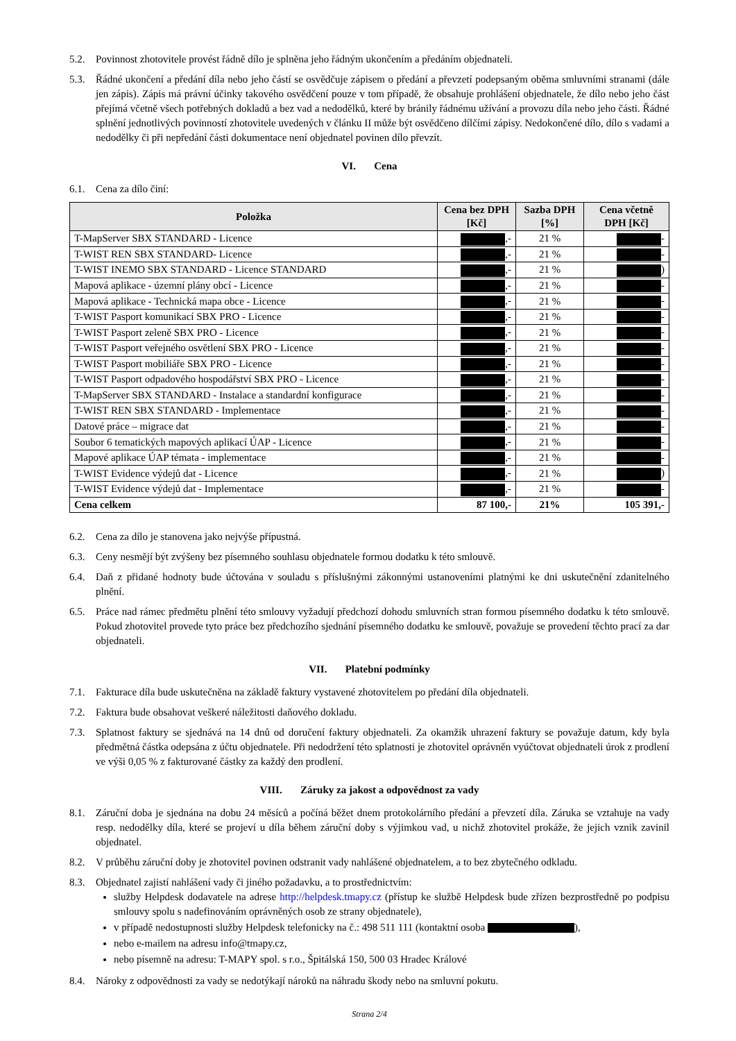5.2. Povinnost zhotovitele provést řádně dílo je splněna jeho řádným ukončením a předáním objednateli.
5.3. Řádné ukončení a předání díla nebo jeho částí se osvědčuje zápisem o předání a převzetí podepsaným oběma smluvními stranami (dále jen zápis). Zápis má právní účinky takového osvědčení pouze v tom případě, že obsahuje prohlášení objednatele, že dílo nebo jeho část přejímá včetně všech potřebných dokladů a bez vad a nedodělků, které by bránily řádnému užívání a provozu díla nebo jeho části. Řádné splnění jednotlivých povinností zhotovitele uvedených v článku II může být osvědčeno dílčími zápisy. Nedokončené dílo, dílo s vadami a nedodělky či při nepředání části dokumentace není objednatel povinen dílo převzít.
VI. Cena
6.1. Cena za dílo činí:
| Položka | Cena bez DPH [Kč] | Sazba DPH [%] | Cena včetně DPH [Kč] |
| --- | --- | --- | --- |
| T-MapServer SBX STANDARD - Licence | ,- | 21 % | - |
| T-WIST REN SBX STANDARD- Licence | ,- | 21 % | - |
| T-WIST INEMO SBX STANDARD - Licence STANDARD | ,- | 21 % | ) |
| Mapová aplikace - územní plány obcí - Licence | ,- | 21 % | - |
| Mapová aplikace - Technická mapa obce - Licence | ,- | 21 % | - |
| T-WIST Pasport komunikací SBX PRO - Licence | ,- | 21 % | - |
| T-WIST Pasport zeleně SBX PRO - Licence | ,- | 21 % | - |
| T-WIST Pasport veřejného osvětlení SBX PRO - Licence | ,- | 21 % | - |
| T-WIST Pasport mobiliáře SBX PRO - Licence | ,- | 21 % | - |
| T-WIST Pasport odpadového hospodářství SBX PRO - Licence | ,- | 21 % | - |
| T-MapServer SBX STANDARD - Instalace a standardní konfigurace | ,- | 21 % | - |
| T-WIST REN SBX STANDARD - Implementace | ,- | 21 % | - |
| Datové práce – migrace dat | ,- | 21 % | - |
| Soubor 6 tematických mapových aplikací ÚAP - Licence | ,- | 21 % | - |
| Mapové aplikace ÚAP témata - implementace | ,- | 21 % | - |
| T-WIST Evidence výdejů dat - Licence | ,- | 21 % | ) |
| T-WIST Evidence výdejů dat - Implementace | ,- | 21 % | - |
| Cena celkem | 87 100,- | 21% | 105 391,- |
6.2. Cena za dílo je stanovena jako nejvýše přípustná.
6.3. Ceny nesmějí být zvýšeny bez písemného souhlasu objednatele formou dodatku k této smlouvě.
6.4. Daň z přidané hodnoty bude účtována v souladu s příslušnými zákonnými ustanoveními platnými ke dni uskutečnění zdanitelného plnění.
6.5. Práce nad rámec předmětu plnění této smlouvy vyžadují předchozí dohodu smluvních stran formou písemného dodatku k této smlouvě. Pokud zhotovitel provede tyto práce bez předchozího sjednání písemného dodatku ke smlouvě, považuje se provedení těchto prací za dar objednateli.
VII. Platební podmínky
7.1. Fakturace díla bude uskutečněna na základě faktury vystavené zhotovitelem po předání díla objednateli.
7.2. Faktura bude obsahovat veškeré náležitosti daňového dokladu.
7.3. Splatnost faktury se sjednává na 14 dnů od doručení faktury objednateli. Za okamžik uhrazení faktury se považuje datum, kdy byla předmětná částka odepsána z účtu objednatele. Při nedodržení této splatnosti je zhotovitel oprávněn vyúčtovat objednateli úrok z prodlení ve výši 0,05 % z fakturované částky za každý den prodlení.
VIII. Záruky za jakost a odpovědnost za vady
8.1. Záruční doba je sjednána na dobu 24 měsíců a počíná běžet dnem protokolárního předání a převzetí díla. Záruka se vztahuje na vady resp. nedodělky díla, které se projeví u díla během záruční doby s výjimkou vad, u nichž zhotovitel prokáže, že jejich vznik zavinil objednatel.
8.2. V průběhu záruční doby je zhotovitel povinen odstranit vady nahlášené objednatelem, a to bez zbytečného odkladu.
8.3. Objednatel zajistí nahlášení vady či jiného požadavku, a to prostřednictvím:
služby Helpdesk dodavatele na adrese http://helpdesk.tmapy.cz (přístup ke službě Helpdesk bude zřízen bezprostředně po podpisu smlouvy spolu s nadefinováním oprávněných osob ze strany objednatele),
v případě nedostupnosti služby Helpdesk telefonicky na č.: 498 511 111 (kontaktní osoba ),
nebo e-mailem na adresu info@tmapy.cz,
nebo písemně na adresu: T-MAPY spol. s r.o., Špitálská 150, 500 03 Hradec Králové
8.4. Nároky z odpovědnosti za vady se nedotýkají nároků na náhradu škody nebo na smluvní pokutu.
Strana 2/4